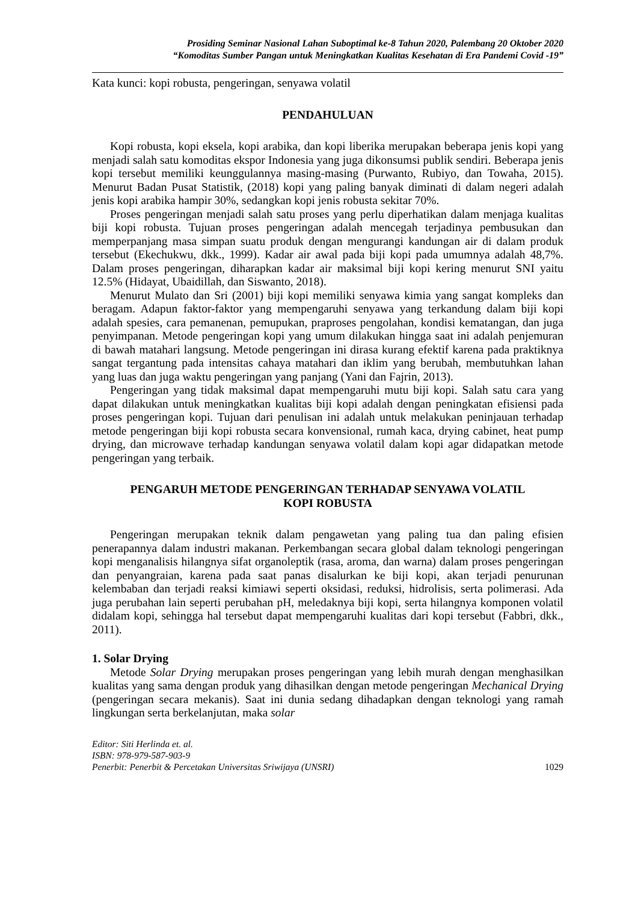Prosiding Seminar Nasional Lahan Suboptimal ke-8 Tahun 2020, Palembang 20 Oktober 2020
“Komoditas Sumber Pangan untuk Meningkatkan Kualitas Kesehatan di Era Pandemi Covid -19”
Kata kunci: kopi robusta, pengeringan, senyawa volatil
PENDAHULUAN
Kopi robusta, kopi eksela, kopi arabika, dan kopi liberika merupakan beberapa jenis kopi yang menjadi salah satu komoditas ekspor Indonesia yang juga dikonsumsi publik sendiri. Beberapa jenis kopi tersebut memiliki keunggulannya masing-masing (Purwanto, Rubiyo, dan Towaha, 2015). Menurut Badan Pusat Statistik, (2018) kopi yang paling banyak diminati di dalam negeri adalah jenis kopi arabika hampir 30%, sedangkan kopi jenis robusta sekitar 70%.
Proses pengeringan menjadi salah satu proses yang perlu diperhatikan dalam menjaga kualitas biji kopi robusta. Tujuan proses pengeringan adalah mencegah terjadinya pembusukan dan memperpanjang masa simpan suatu produk dengan mengurangi kandungan air di dalam produk tersebut (Ekechukwu, dkk., 1999). Kadar air awal pada biji kopi pada umumnya adalah 48,7%. Dalam proses pengeringan, diharapkan kadar air maksimal biji kopi kering menurut SNI yaitu 12.5% (Hidayat, Ubaidillah, dan Siswanto, 2018).
Menurut Mulato dan Sri (2001) biji kopi memiliki senyawa kimia yang sangat kompleks dan beragam. Adapun faktor-faktor yang mempengaruhi senyawa yang terkandung dalam biji kopi adalah spesies, cara pemanenan, pemupukan, praproses pengolahan, kondisi kematangan, dan juga penyimpanan. Metode pengeringan kopi yang umum dilakukan hingga saat ini adalah penjemuran di bawah matahari langsung. Metode pengeringan ini dirasa kurang efektif karena pada praktiknya sangat tergantung pada intensitas cahaya matahari dan iklim yang berubah, membutuhkan lahan yang luas dan juga waktu pengeringan yang panjang (Yani dan Fajrin, 2013).
Pengeringan yang tidak maksimal dapat mempengaruhi mutu biji kopi. Salah satu cara yang dapat dilakukan untuk meningkatkan kualitas biji kopi adalah dengan peningkatan efisiensi pada proses pengeringan kopi. Tujuan dari penulisan ini adalah untuk melakukan peninjauan terhadap metode pengeringan biji kopi robusta secara konvensional, rumah kaca, drying cabinet, heat pump drying, dan microwave terhadap kandungan senyawa volatil dalam kopi agar didapatkan metode pengeringan yang terbaik.
PENGARUH METODE PENGERINGAN TERHADAP SENYAWA VOLATIL
KOPI ROBUSTA
Pengeringan merupakan teknik dalam pengawetan yang paling tua dan paling efisien penerapannya dalam industri makanan. Perkembangan secara global dalam teknologi pengeringan kopi menganalisis hilangnya sifat organoleptik (rasa, aroma, dan warna) dalam proses pengeringan dan penyangraian, karena pada saat panas disalurkan ke biji kopi, akan terjadi penurunan kelembaban dan terjadi reaksi kimiawi seperti oksidasi, reduksi, hidrolisis, serta polimerasi. Ada juga perubahan lain seperti perubahan pH, meledaknya biji kopi, serta hilangnya komponen volatil didalam kopi, sehingga hal tersebut dapat mempengaruhi kualitas dari kopi tersebut (Fabbri, dkk., 2011).
1. Solar Drying
Metode Solar Drying merupakan proses pengeringan yang lebih murah dengan menghasilkan kualitas yang sama dengan produk yang dihasilkan dengan metode pengeringan Mechanical Drying (pengeringan secara mekanis). Saat ini dunia sedang dihadapkan dengan teknologi yang ramah lingkungan serta berkelanjutan, maka solar
Editor: Siti Herlinda et. al.
ISBN: 978-979-587-903-9
Penerbit: Penerbit & Percetakan Universitas Sriwijaya (UNSRI) 1029